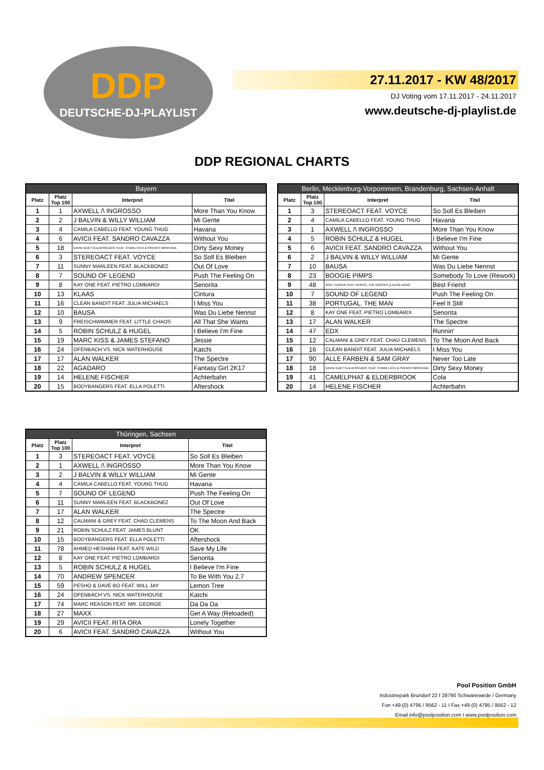DDP
DEUTSCHE-DJ-PLAYLIST
27.11.2017 - KW 48/2017
DJ Voting vom 17.11.2017 - 24.11.2017
www.deutsche-dj-playlist.de
DDP REGIONAL CHARTS
| Bayern | | | |
| --- | --- | --- | --- |
| Platz | Platz Top 100 | Interpret | Titel |
| 1 | 1 | AXWELL /\ INGROSSO | More Than You Know |
| 2 | 2 | J BALVIN & WILLY WILLIAM | Mi Gente |
| 3 | 4 | CAMILA CABELLO FEAT. YOUNG THUG | Havana |
| 4 | 6 | AVICII FEAT. SANDRO CAVAZZA | Without You |
| 5 | 18 | DAVID GUETTA & AFROJACK FEAT. CHARLI XCX & FRENCH MONTANA | Dirty Sexy Money |
| 6 | 3 | STEREOACT FEAT. VOYCE | So Soll Es Bleiben |
| 7 | 11 | SUNNY MARLEEN FEAT. BLACKBONEZ | Out Of Love |
| 8 | 7 | SOUND OF LEGEND | Push The Feeling On |
| 9 | 8 | KAY ONE FEAT. PIETRO LOMBARDI | Senorita |
| 10 | 13 | KLAAS | Cintura |
| 11 | 16 | CLEAN BANDIT FEAT. JULIA MICHAELS | I Miss You |
| 12 | 10 | BAUSA | Was Du Liebe Nennst |
| 13 | 9 | FREISCHWIMMER FEAT. LITTLE CHAOS | All That She Wants |
| 14 | 5 | ROBIN SCHULZ & HUGEL | I Believe I'm Fine |
| 15 | 19 | MARC KISS & JAMES STEFANO | Jessie |
| 16 | 24 | OFENBACH VS. NICK WATERHOUSE | Katchi |
| 17 | 17 | ALAN WALKER | The Spectre |
| 18 | 22 | AGADARO | Fantasy Girl 2K17 |
| 19 | 14 | HELENE FISCHER | Achterbahn |
| 20 | 15 | BODYBANGERS FEAT. ELLA POLETTI | Aftershock |
| Berlin, Mecklenburg-Vorpommern, Brandenburg, Sachsen-Anhalt | | | |
| --- | --- | --- | --- |
| Platz | Platz Top 100 | Interpret | Titel |
| 1 | 3 | STEREOACT FEAT. VOYCE | So Soll Es Bleiben |
| 2 | 4 | CAMILA CABELLO FEAT. YOUNG THUG | Havana |
| 3 | 1 | AXWELL /\ INGROSSO | More Than You Know |
| 4 | 5 | ROBIN SCHULZ & HUGEL | I Believe I'm Fine |
| 5 | 6 | AVICII FEAT. SANDRO CAVAZZA | Without You |
| 6 | 2 | J BALVIN & WILLY WILLIAM | Mi Gente |
| 7 | 10 | BAUSA | Was Du Liebe Nennst |
| 8 | 23 | BOOGIE PIMPS | Somebody To Love (Rework) |
| 9 | 48 | SOFI TUKKER FEAT. NERVO, THE KNOCKS & ALISA UENO | Best Friend |
| 10 | 7 | SOUND OF LEGEND | Push The Feeling On |
| 11 | 38 | PORTUGAL. THE MAN | Feel It Still |
| 12 | 8 | KAY ONE FEAT. PIETRO LOMBARDI | Senorita |
| 13 | 17 | ALAN WALKER | The Spectre |
| 14 | 47 | EDX | Runnin' |
| 15 | 12 | CALMANI & GREY FEAT. CHAD CLEMENS | To The Moon And Back |
| 16 | 16 | CLEAN BANDIT FEAT. JULIA MICHAELS | I Miss You |
| 17 | 90 | ALLE FARBEN & SAM GRAY | Never Too Late |
| 18 | 18 | DAVID GUETTA & AFROJACK FEAT. CHARLI XCX & FRENCH MONTANA | Dirty Sexy Money |
| 19 | 41 | CAMELPHAT & ELDERBROOK | Cola |
| 20 | 14 | HELENE FISCHER | Achterbahn |
| Thüringen, Sachsen | | | |
| --- | --- | --- | --- |
| Platz | Platz Top 100 | Interpret | Titel |
| 1 | 3 | STEREOACT FEAT. VOYCE | So Soll Es Bleiben |
| 2 | 1 | AXWELL /\ INGROSSO | More Than You Know |
| 3 | 2 | J BALVIN & WILLY WILLIAM | Mi Gente |
| 4 | 4 | CAMILA CABELLO FEAT. YOUNG THUG | Havana |
| 5 | 7 | SOUND OF LEGEND | Push The Feeling On |
| 6 | 11 | SUNNY MARLEEN FEAT. BLACKBONEZ | Out Of Love |
| 7 | 17 | ALAN WALKER | The Spectre |
| 8 | 12 | CALMANI & GREY FEAT. CHAD CLEMENS | To The Moon And Back |
| 9 | 21 | ROBIN SCHULZ FEAT. JAMES BLUNT | OK |
| 10 | 15 | BODYBANGERS FEAT. ELLA POLETTI | Aftershock |
| 11 | 78 | AHMED HESHAM FEAT. KATE WILD | Save My Life |
| 12 | 8 | KAY ONE FEAT. PIETRO LOMBARDI | Senorita |
| 13 | 5 | ROBIN SCHULZ & HUGEL | I Believe I'm Fine |
| 14 | 70 | ANDREW SPENCER | To Be With You 2.7 |
| 15 | 59 | PESHO & DAVE BO FEAT. WILL JAY | Lemon Tree |
| 16 | 24 | OFENBACH VS. NICK WATERHOUSE | Katchi |
| 17 | 74 | MARC REASON FEAT. MR. GEORGE | Da Da Da |
| 18 | 27 | MAXX | Get A Way (Reloaded) |
| 19 | 29 | AVICII FEAT. RITA ORA | Lonely Together |
| 20 | 6 | AVICII FEAT. SANDRO CAVAZZA | Without You |
Pool Position GmbH
Industriepark Brundorf 22 I 28790 Schwanewede / Germany
Fon +49 (0) 4795 / 9562 - 11 I Fax +49 (0) 4795 / 9562 - 12
Email info@poolposition.com I www.poolposition.com